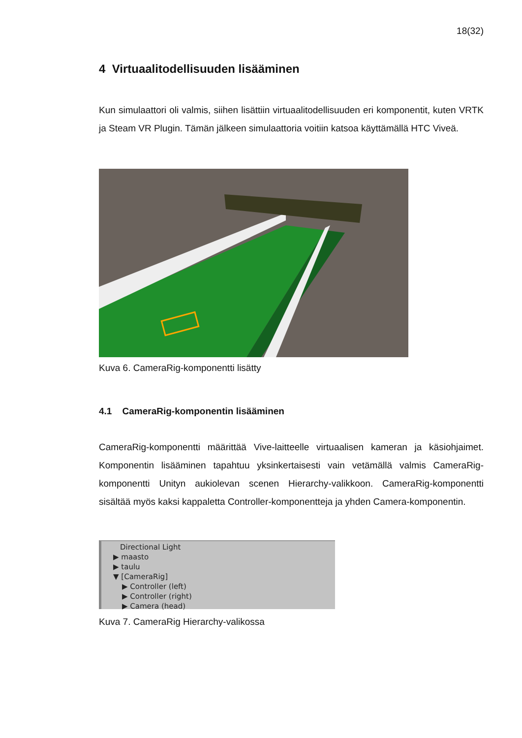18(32)
4 Virtuaalitodellisuuden lisääminen
Kun simulaattori oli valmis, siihen lisättiin virtuaalitodellisuuden eri komponentit, kuten VRTK ja Steam VR Plugin. Tämän jälkeen simulaattoria voitiin katsoa käyttämällä HTC Viveä.
Kuva 6. CameraRig-komponentti lisätty
4.1 CameraRig-komponentin lisääminen
CameraRig-komponentti määrittää Vive-laitteelle virtuaalisen kameran ja käsiohjaimet. Komponentin lisääminen tapahtuu yksinkertaisesti vain vetämällä valmis CameraRig-komponentti Unityn aukiolevan scenen Hierarchy-valikkoon. CameraRig-komponentti sisältää myös kaksi kappaletta Controller-komponentteja ja yhden Camera-komponentin.
Directional Light
▶ maasto
▶ taulu
▼ [CameraRig]
▶ Controller (left)
▶ Controller (right)
▶ Camera (head)
Kuva 7. CameraRig Hierarchy-valikossa